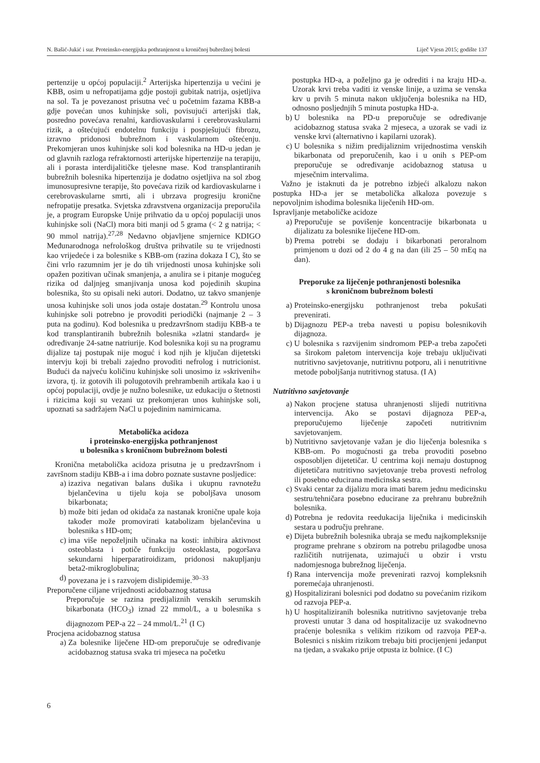N. Bašić-Jukić i sur. Proteinsko-energijska pothranjenost u kroničnoj bubrežnoj bolesti Liječ Vjesn 2015; godište 137
pertenzije u općoj populaciji.<sup>2</sup> Arterijska hipertenzija u većini je KBB, osim u nefropatijama gdje postoji gubitak natrija, osjetljiva na sol. Ta je povezanost prisutna već u početnim fazama KBB-a gdje povećan unos kuhinjske soli, povisujući arterijski tlak, posredno povećava renalni, kardiovaskularni i cerebrovaskularni rizik, a oštećujući endotelnu funkciju i pospješujući fibrozu, izravno pridonosi bubrežnom i vaskularnom oštećenju. Prekomjeran unos kuhinjske soli kod bolesnika na HD-u jedan je od glavnih razloga refraktornosti arterijske hipertenzije na terapiju, ali i porasta interdijalitičke tjelesne mase. Kod transplantiranih bubrežnih bolesnika hipertenzija je dodatno osjetljiva na sol zbog imunosupresivne terapije, što povećava rizik od kardiovaskularne i cerebrovaskularne smrti, ali i ubrzava progresiju kronične nefropatije presatka. Svjetska zdravstvena organizacija preporučila je, a program Europske Unije prihvatio da u općoj populaciji unos kuhinjske soli (NaCl) mora biti manji od 5 grama (< 2 g natrija; < 90 mmol natrija).<sup>27,28</sup> Nedavno objavljene smjernice KDIGO Međunarodnoga nefrološkog društva prihvatile su te vrijednosti kao vrijedeće i za bolesnike s KBB-om (razina dokaza I C), što se čini vrlo razumnim jer je do tih vrijednosti unosa kuhinjske soli opažen pozitivan učinak smanjenja, a anulira se i pitanje mogućeg rizika od daljnjeg smanjivanja unosa kod pojedinih skupina bolesnika, što su opisali neki autori. Dodatno, uz takvo smanjenje unosa kuhinjske soli unos joda ostaje dostatan.<sup>29</sup> Kontrolu unosa kuhinjske soli potrebno je provoditi periodički (najmanje 2 – 3 puta na godinu). Kod bolesnika u predzavršnom stadiju KBB-a te kod transplantiranih bubrežnih bolesnika »zlatni standard« je određivanje 24-satne natriurije. Kod bolesnika koji su na programu dijalize taj postupak nije moguć i kod njih je ključan dijetetski intervju koji bi trebali zajedno provoditi nefrolog i nutricionist. Budući da najveću količinu kuhinjske soli unosimo iz »skrivenih« izvora, tj. iz gotovih ili polugotovih prehrambenih artikala kao i u općoj populaciji, ovdje je nužno bolesnike, uz edukaciju o štetnosti i rizicima koji su vezani uz prekomjeran unos kuhinjske soli, upoznati sa sadržajem NaCl u pojedinim namirnicama.
Metabolička acidoza
i proteinsko-energijska pothranjenost
u bolesnika s kroničnom bubrežnom bolesti
Kronična metabolička acidoza prisutna je u predzavršnom i završnom stadiju KBB-a i ima dobro poznate sustavne posljedice:
a) izaziva negativan balans dušika i ukupnu ravnotežu bjelančevina u tijelu koja se poboljšava unosom bikarbonata;
b) može biti jedan od okidača za nastanak kronične upale koja također može promovirati katabolizam bjelančevina u bolesnika s HD-om;
c) ima više nepoželjnih učinaka na kosti: inhibira aktivnost osteoblasta i potiče funkciju osteoklasta, pogoršava sekundarni hiperparatiroidizam, pridonosi nakupljanju beta2-mikroglobulina;
d) povezana je i s razvojem dislipidemije.<sup>30–33</sup>
Preporučene ciljane vrijednosti acidobaznog statusa
Preporučuje se razina predijaliznih venskih serumskih bikarbonata (HCO<sub>3</sub>) iznad 22 mmol/L, a u bolesnika s dijagnozom PEP-a 22 – 24 mmol/L.<sup>21</sup> (I C)
Procjena acidobaznog statusa
a) Za bolesnike liječene HD-om preporučuje se određivanje acidobaznog statusa svaka tri mjeseca na početku
postupka HD-a, a poželjno ga je odrediti i na kraju HD-a. Uzorak krvi treba vaditi iz venske linije, a uzima se venska krv u prvih 5 minuta nakon uključenja bolesnika na HD, odnosno posljednjih 5 minuta postupka HD-a.
b) U bolesnika na PD-u preporučuje se određivanje acidobaznog statusa svaka 2 mjeseca, a uzorak se vadi iz venske krvi (alternativno i kapilarni uzorak).
c) U bolesnika s nižim predijaliznim vrijednostima venskih bikarbonata od preporučenih, kao i u onih s PEP-om preporučuje se određivanje acidobaznog statusa u mjesečnim intervalima.
Važno je istaknuti da je potrebno izbjeći alkalozu nakon postupka HD-a jer se metabolička alkaloza povezuje s nepovoljnim ishodima bolesnika liječenih HD-om.
Ispravljanje metaboličke acidoze
a) Preporučuje se povišenje koncentracije bikarbonata u dijalizatu za bolesnike liječene HD-om.
b) Prema potrebi se dodaju i bikarbonati peroralnom primjenom u dozi od 2 do 4 g na dan (ili 25 – 50 mEq na dan).
Preporuke za liječenje pothranjenosti bolesnika
s kroničnom bubrežnom bolesti
a) Proteinsko-energijsku pothranjenost treba pokušati prevenirati.
b) Dijagnozu PEP-a treba navesti u popisu bolesnikovih dijagnoza.
c) U bolesnika s razvijenim sindromom PEP-a treba započeti sa širokom paletom intervencija koje trebaju uključivati nutritivno savjetovanje, nutritivnu potporu, ali i nenutritivne metode poboljšanja nutritivnog statusa. (I A)
Nutritivno savjetovanje
a) Nakon procjene statusa uhranjenosti slijedi nutritivna intervencija. Ako se postavi dijagnoza PEP-a, preporučujemo liječenje započeti nutritivnim savjetovanjem.
b) Nutritivno savjetovanje važan je dio liječenja bolesnika s KBB-om. Po mogućnosti ga treba provoditi posebno osposobljen dijetetičar. U centrima koji nemaju dostupnog dijetetičara nutritivno savjetovanje treba provesti nefrolog ili posebno educirana medicinska sestra.
c) Svaki centar za dijalizu mora imati barem jednu medicinsku sestru/tehničara posebno educirane za prehranu bubrežnih bolesnika.
d) Potrebna je redovita reedukacija liječnika i medicinskih sestara u području prehrane.
e) Dijeta bubrežnih bolesnika ubraja se među najkompleksnije programe prehrane s obzirom na potrebu prilagodbe unosa različitih nutrijenata, uzimajući u obzir i vrstu nadomjesnoga bubrežnog liječenja.
f) Rana intervencija može prevenirati razvoj kompleksnih poremećaja uhranjenosti.
g) Hospitalizirani bolesnici pod dodatno su povećanim rizikom od razvoja PEP-a.
h) U hospitaliziranih bolesnika nutritivno savjetovanje treba provesti unutar 3 dana od hospitalizacije uz svakodnevno praćenje bolesnika s velikim rizikom od razvoja PEP-a. Bolesnici s niskim rizikom trebaju biti procijenjeni jedanput na tjedan, a svakako prije otpusta iz bolnice. (I C)
6